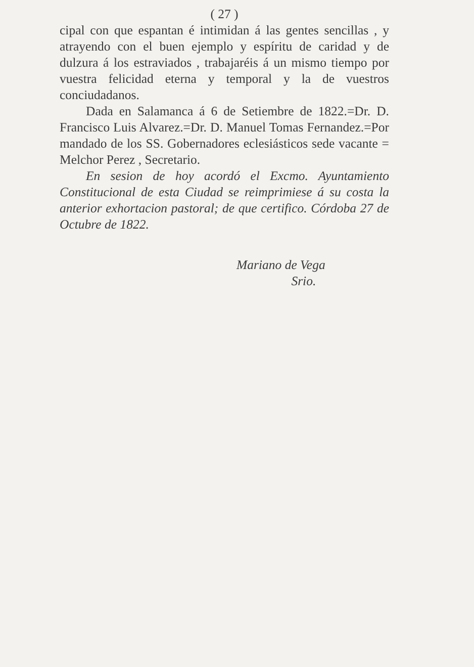( 27 )
cipal con que espantan é intimidan á las gentes sencillas , y atrayendo con el buen ejemplo y espíritu de caridad y de dulzura á los estraviados , trabajaréis á un mismo tiempo por vuestra felicidad eterna y temporal y la de vuestros conciudadanos.
Dada en Salamanca á 6 de Setiembre de 1822.=Dr. D. Francisco Luis Alvarez.=Dr. D. Manuel Tomas Fernandez.=Por mandado de los SS. Gobernadores eclesiásticos sede vacante = Melchor Perez , Secretario.
En sesion de hoy acordó el Excmo. Ayuntamiento Constitucional de esta Ciudad se reimprimiese á su costa la anterior exhortacion pastoral; de que certifico. Córdoba 27 de Octubre de 1822.
Mariano de Vega
Srio.